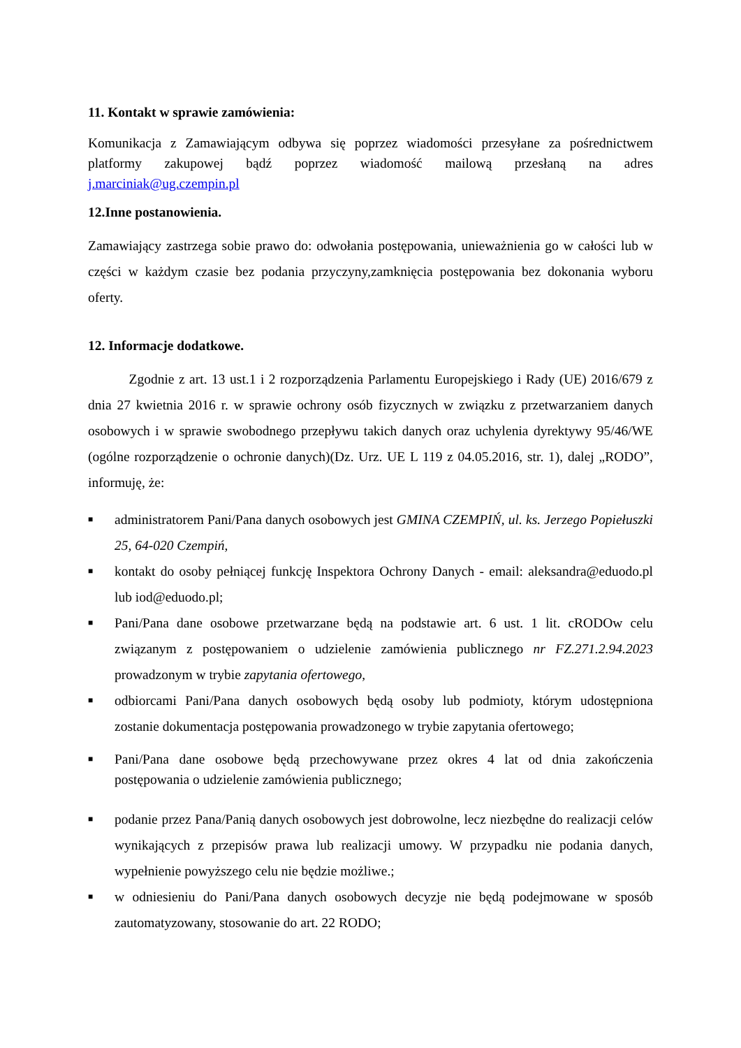11. Kontakt w sprawie zamówienia:
Komunikacja z Zamawiającym odbywa się poprzez wiadomości przesyłane za pośrednictwem platformy zakupowej bądź poprzez wiadomość mailową przesłaną na adres j.marciniak@ug.czempin.pl
12.Inne postanowienia.
Zamawiający zastrzega sobie prawo do: odwołania postępowania, unieważnienia go w całości lub w części w każdym czasie bez podania przyczyny,zamknięcia postępowania bez dokonania wyboru oferty.
12. Informacje dodatkowe.
Zgodnie z art. 13 ust.1 i 2 rozporządzenia Parlamentu Europejskiego i Rady (UE) 2016/679 z dnia 27 kwietnia 2016 r. w sprawie ochrony osób fizycznych w związku z przetwarzaniem danych osobowych i w sprawie swobodnego przepływu takich danych oraz uchylenia dyrektywy 95/46/WE (ogólne rozporządzenie o ochronie danych)(Dz. Urz. UE L 119 z 04.05.2016, str. 1), dalej „RODO”, informuję, że:
■ administratorem Pani/Pana danych osobowych jest GMINA CZEMPIŃ, ul. ks. Jerzego Popiełuszki 25, 64-020 Czempiń,
■ kontakt do osoby pełniącej funkcję Inspektora Ochrony Danych - email: aleksandra@eduodo.pl lub iod@eduodo.pl;
■ Pani/Pana dane osobowe przetwarzane będą na podstawie art. 6 ust. 1 lit. cRODOw celu związanym z postępowaniem o udzielenie zamówienia publicznego nr FZ.271.2.94.2023 prowadzonym w trybie zapytania ofertowego,
■ odbiorcami Pani/Pana danych osobowych będą osoby lub podmioty, którym udostępniona zostanie dokumentacja postępowania prowadzonego w trybie zapytania ofertowego;
■ Pani/Pana dane osobowe będą przechowywane przez okres 4 lat od dnia zakończenia postępowania o udzielenie zamówienia publicznego;
■ podanie przez Pana/Panią danych osobowych jest dobrowolne, lecz niezbędne do realizacji celów wynikających z przepisów prawa lub realizacji umowy. W przypadku nie podania danych, wypełnienie powyższego celu nie będzie możliwe.;
■ w odniesieniu do Pani/Pana danych osobowych decyzje nie będą podejmowane w sposób zautomatyzowany, stosowanie do art. 22 RODO;